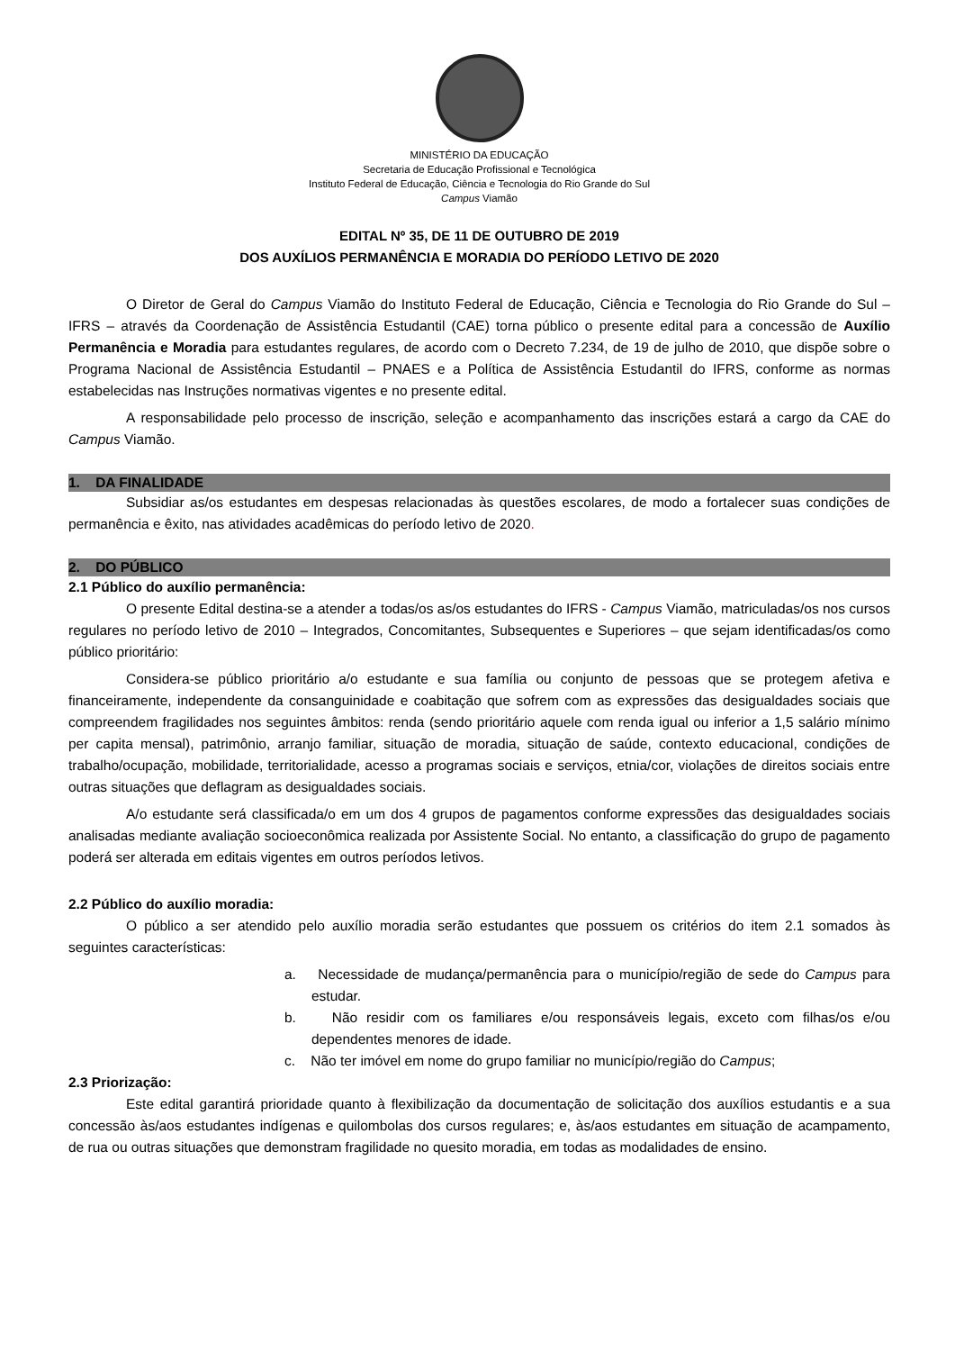MINISTÉRIO DA EDUCAÇÃO
Secretaria de Educação Profissional e Tecnológica
Instituto Federal de Educação, Ciência e Tecnologia do Rio Grande do Sul
Campus Viamão
EDITAL Nº 35, DE 11 DE OUTUBRO DE 2019
DOS AUXÍLIOS PERMANÊNCIA E MORADIA DO PERÍODO LETIVO DE 2020
O Diretor de Geral do Campus Viamão do Instituto Federal de Educação, Ciência e Tecnologia do Rio Grande do Sul – IFRS – através da Coordenação de Assistência Estudantil (CAE) torna público o presente edital para a concessão de Auxílio Permanência e Moradia para estudantes regulares, de acordo com o Decreto 7.234, de 19 de julho de 2010, que dispõe sobre o Programa Nacional de Assistência Estudantil – PNAES e a Política de Assistência Estudantil do IFRS, conforme as normas estabelecidas nas Instruções normativas vigentes e no presente edital.
A responsabilidade pelo processo de inscrição, seleção e acompanhamento das inscrições estará a cargo da CAE do Campus Viamão.
1. DA FINALIDADE
Subsidiar as/os estudantes em despesas relacionadas às questões escolares, de modo a fortalecer suas condições de permanência e êxito, nas atividades acadêmicas do período letivo de 2020.
2. DO PÚBLICO
2.1 Público do auxílio permanência:
O presente Edital destina-se a atender a todas/os as/os estudantes do IFRS - Campus Viamão, matriculadas/os nos cursos regulares no período letivo de 2010 – Integrados, Concomitantes, Subsequentes e Superiores – que sejam identificadas/os como público prioritário:
Considera-se público prioritário a/o estudante e sua família ou conjunto de pessoas que se protegem afetiva e financeiramente, independente da consanguinidade e coabitação que sofrem com as expressões das desigualdades sociais que compreendem fragilidades nos seguintes âmbitos: renda (sendo prioritário aquele com renda igual ou inferior a 1,5 salário mínimo per capita mensal), patrimônio, arranjo familiar, situação de moradia, situação de saúde, contexto educacional, condições de trabalho/ocupação, mobilidade, territorialidade, acesso a programas sociais e serviços, etnia/cor, violações de direitos sociais entre outras situações que deflagram as desigualdades sociais.
A/o estudante será classificada/o em um dos 4 grupos de pagamentos conforme expressões das desigualdades sociais analisadas mediante avaliação socioeconômica realizada por Assistente Social. No entanto, a classificação do grupo de pagamento poderá ser alterada em editais vigentes em outros períodos letivos.
2.2 Público do auxílio moradia:
O público a ser atendido pelo auxílio moradia serão estudantes que possuem os critérios do item 2.1 somados às seguintes características:
a. Necessidade de mudança/permanência para o município/região de sede do Campus para estudar.
b. Não residir com os familiares e/ou responsáveis legais, exceto com filhas/os e/ou dependentes menores de idade.
c. Não ter imóvel em nome do grupo familiar no município/região do Campus;
2.3 Priorização:
Este edital garantirá prioridade quanto à flexibilização da documentação de solicitação dos auxílios estudantis e a sua concessão às/aos estudantes indígenas e quilombolas dos cursos regulares; e, às/aos estudantes em situação de acampamento, de rua ou outras situações que demonstram fragilidade no quesito moradia, em todas as modalidades de ensino.